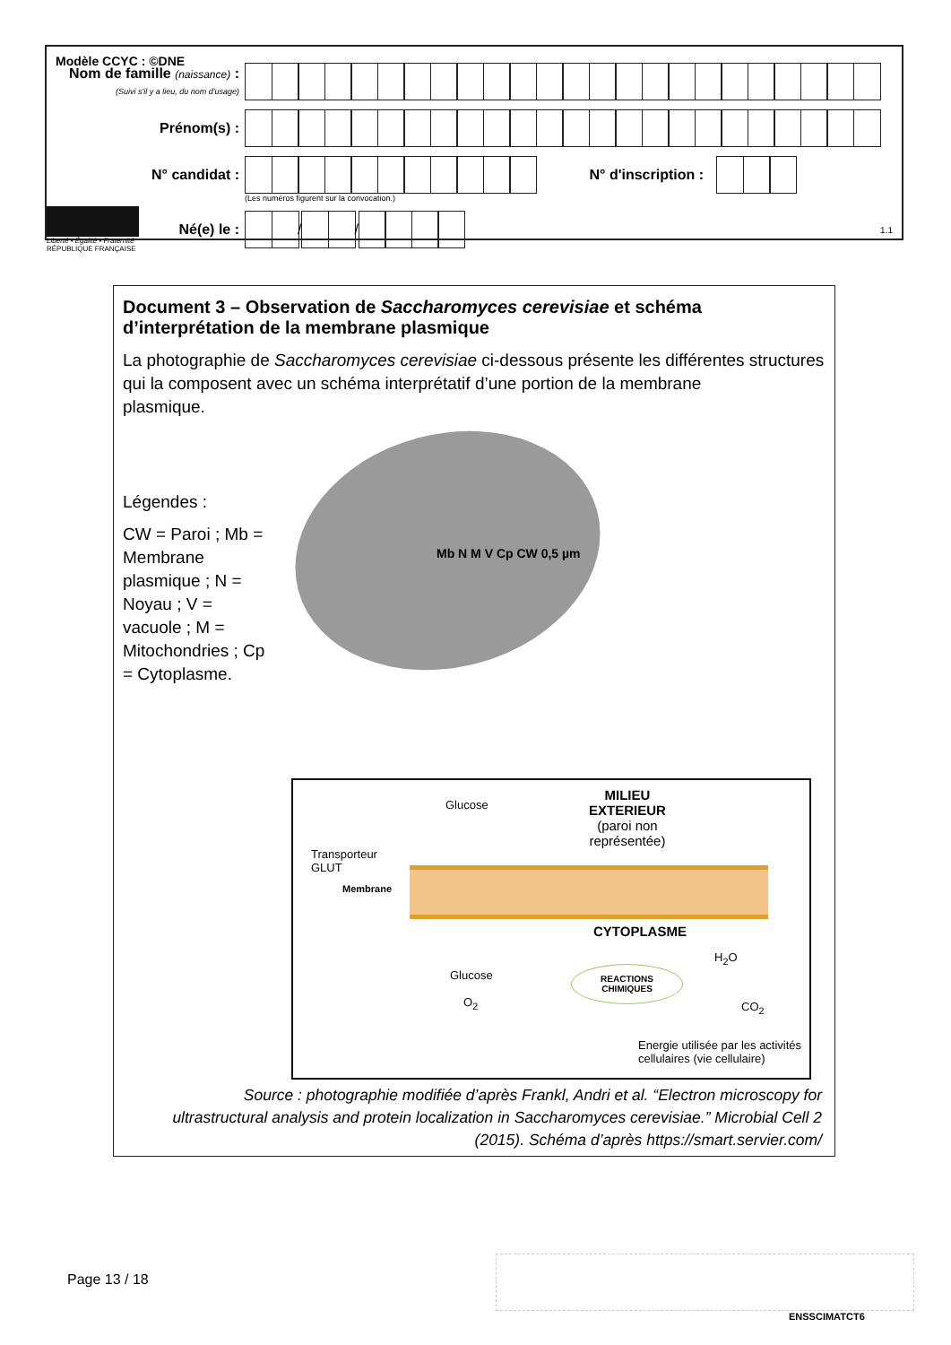Modèle CCYC : ©DNE
Nom de famille (naissance) :
(Suivi s'il y a lieu, du nom d'usage)
Prénom(s) :
N° candidat : N° d'inscription :
(Les numéros figurent sur la convocation.)
Liberté • Égalité • Fraternité
RÉPUBLIQUE FRANÇAISE Né(e) le :
/
/
1.1
Document 3 – Observation de Saccharomyces cerevisiae et schéma d’interprétation de la membrane plasmique
La photographie de Saccharomyces cerevisiae ci-dessous présente les différentes structures qui la composent avec un schéma interprétatif d’une portion de la membrane
plasmique.
Légendes :
CW = Paroi ; Mb = Membrane plasmique ; N = Noyau ; V = vacuole ; M = Mitochondries ; Cp = Cytoplasme.
Mb N M V Cp CW 0,5 µm
MILIEU
EXTERIEUR
(paroi non
représentée)
Glucose
Transporteur
GLUT
Membrane
CYTOPLASME
Glucose
O<sub>2</sub>
REACTIONS
CHIMIQUES
H<sub>2</sub>O
CO<sub>2</sub>
Energie utilisée par les activités
cellulaires (vie cellulaire)
Source : photographie modifiée d’après Frankl, Andri et al. “Electron microscopy for ultrastructural analysis and protein localization in Saccharomyces cerevisiae.” Microbial Cell 2 (2015). Schéma d’après https://smart.servier.com/
Page 13 / 18
ENSSCIMATCT6